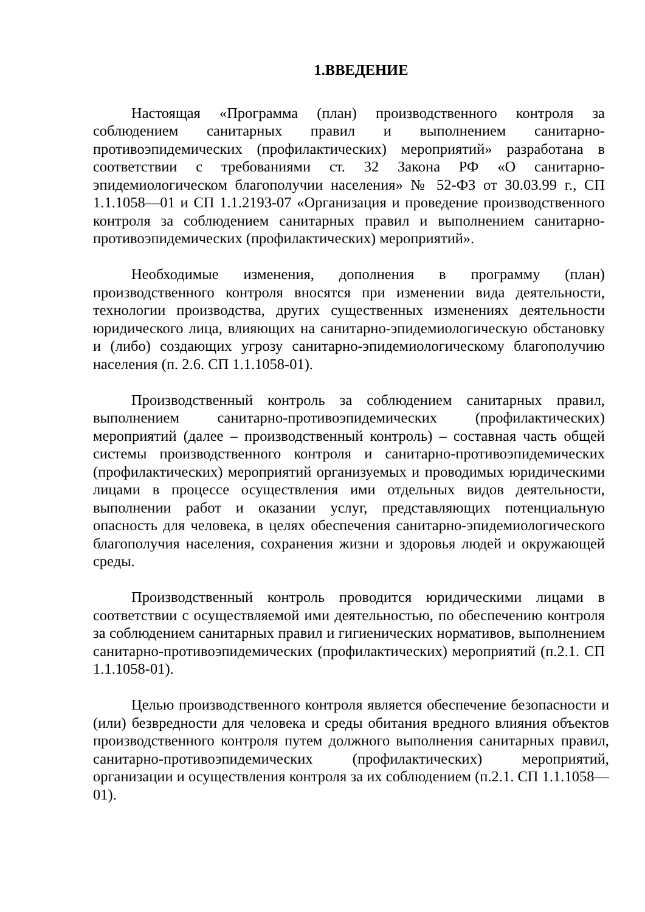1.ВВЕДЕНИЕ
Настоящая «Программа (план) производственного контроля за соблюдением санитарных правил и выполнением санитарно-противоэпидемических (профилактических) мероприятий» разработана в соответствии с требованиями ст. 32 Закона РФ «О санитарно-эпидемиологическом благополучии населения» № 52-ФЗ от 30.03.99 г., СП 1.1.1058—01 и СП 1.1.2193-07 «Организация и проведение производственного контроля за соблюдением санитарных правил и выполнением санитарно-противоэпидемических (профилактических) мероприятий».
Необходимые изменения, дополнения в программу (план) производственного контроля вносятся при изменении вида деятельности, технологии производства, других существенных изменениях деятельности юридического лица, влияющих на санитарно-эпидемиологическую обстановку и (либо) создающих угрозу санитарно-эпидемиологическому благополучию населения (п. 2.6. СП 1.1.1058-01).
Производственный контроль за соблюдением санитарных правил, выполнением санитарно-противоэпидемических (профилактических) мероприятий (далее – производственный контроль) – составная часть общей системы производственного контроля и санитарно-противоэпидемических (профилактических) мероприятий организуемых и проводимых юридическими лицами в процессе осуществления ими отдельных видов деятельности, выполнении работ и оказании услуг, представляющих потенциальную опасность для человека, в целях обеспечения санитарно-эпидемиологического благополучия населения, сохранения жизни и здоровья людей и окружающей среды.
Производственный контроль проводится юридическими лицами в соответствии с осуществляемой ими деятельностью, по обеспечению контроля за соблюдением санитарных правил и гигиенических нормативов, выполнением санитарно-противоэпидемических (профилактических) мероприятий (п.2.1. СП 1.1.1058-01).
Целью производственного контроля является обеспечение безопасности и (или) безвредности для человека и среды обитания вредного влияния объектов производственного контроля путем должного выполнения санитарных правил, санитарно-противоэпидемических (профилактических) мероприятий, организации и осуществления контроля за их соблюдением (п.2.1. СП 1.1.1058—01).